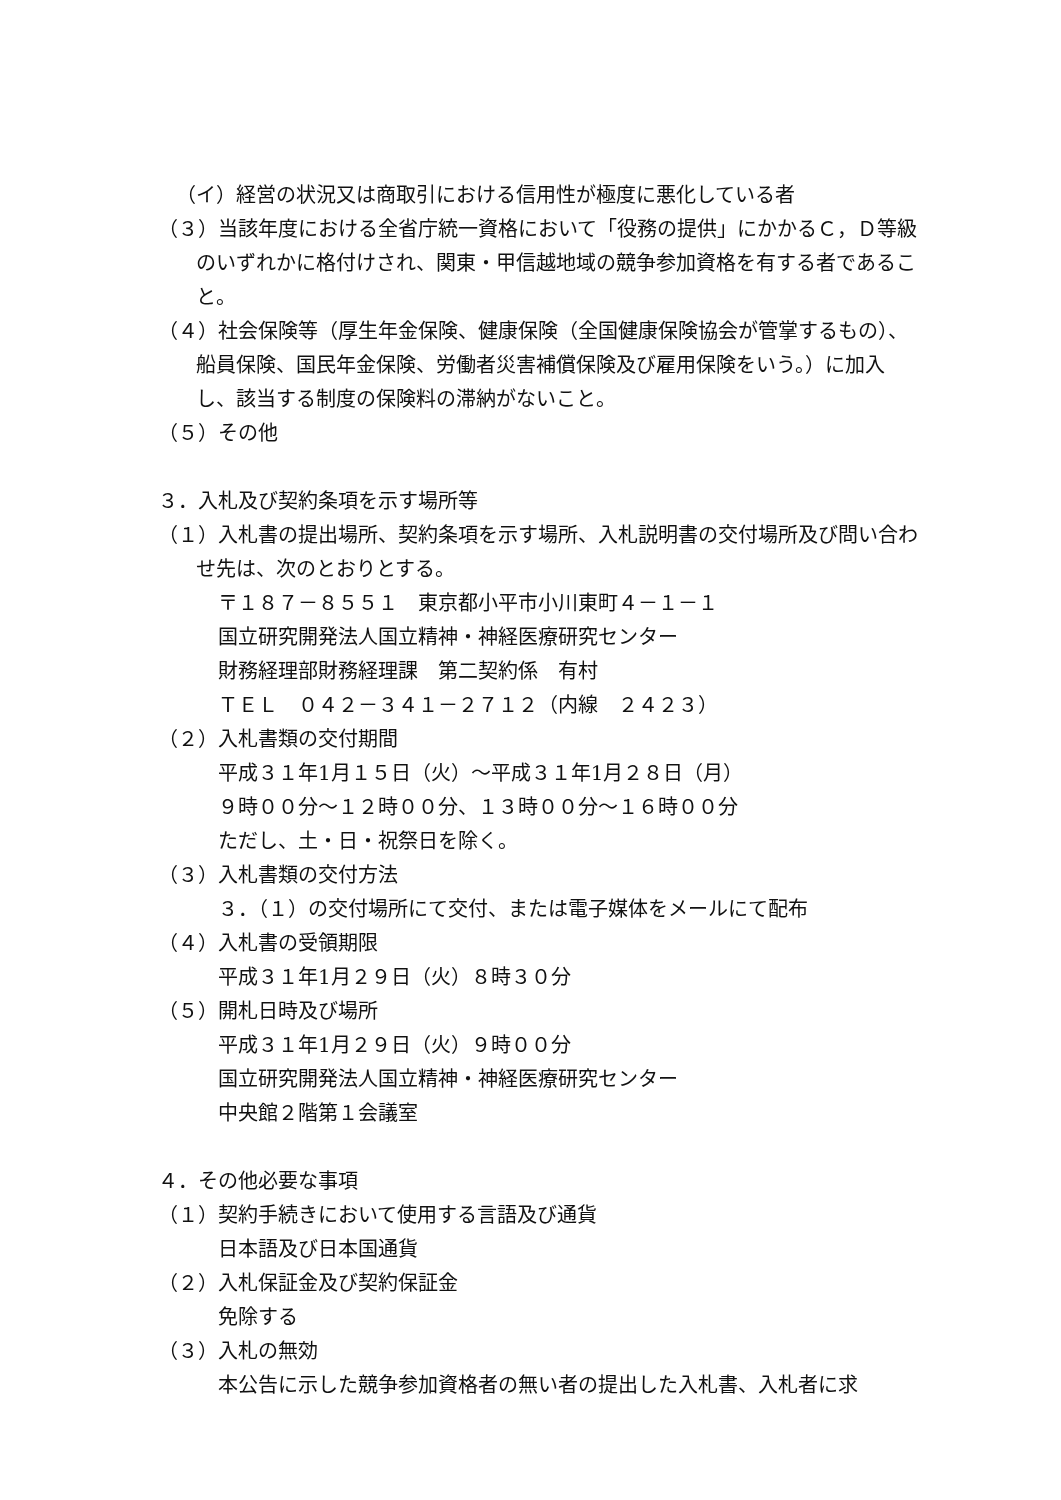（イ）経営の状況又は商取引における信用性が極度に悪化している者
（３）当該年度における全省庁統一資格において「役務の提供」にかかるＣ，Ｄ等級のいずれかに格付けされ、関東・甲信越地域の競争参加資格を有する者であること。
（４）社会保険等（厚生年金保険、健康保険（全国健康保険協会が管掌するもの）、船員保険、国民年金保険、労働者災害補償保険及び雇用保険をいう。）に加入し、該当する制度の保険料の滞納がないこと。
（５）その他
３．入札及び契約条項を示す場所等
（１）入札書の提出場所、契約条項を示す場所、入札説明書の交付場所及び問い合わせ先は、次のとおりとする。
〒１８７－８５５１　東京都小平市小川東町４－１－１
国立研究開発法人国立精神・神経医療研究センター
財務経理部財務経理課　第二契約係　有村
ＴＥＬ　０４２－３４１－２７１２（内線　２４２３）
（２）入札書類の交付期間
平成３１年1月１５日（火）～平成３１年1月２８日（月）
９時００分～１２時００分、１３時００分～１６時００分
ただし、土・日・祝祭日を除く。
（３）入札書類の交付方法
３．（１）の交付場所にて交付、または電子媒体をメールにて配布
（４）入札書の受領期限
平成３１年1月２９日（火）８時３０分
（５）開札日時及び場所
平成３１年1月２９日（火）９時００分
国立研究開発法人国立精神・神経医療研究センター
中央館２階第１会議室
４．その他必要な事項
（１）契約手続きにおいて使用する言語及び通貨
日本語及び日本国通貨
（２）入札保証金及び契約保証金
免除する
（３）入札の無効
本公告に示した競争参加資格者の無い者の提出した入札書、入札者に求